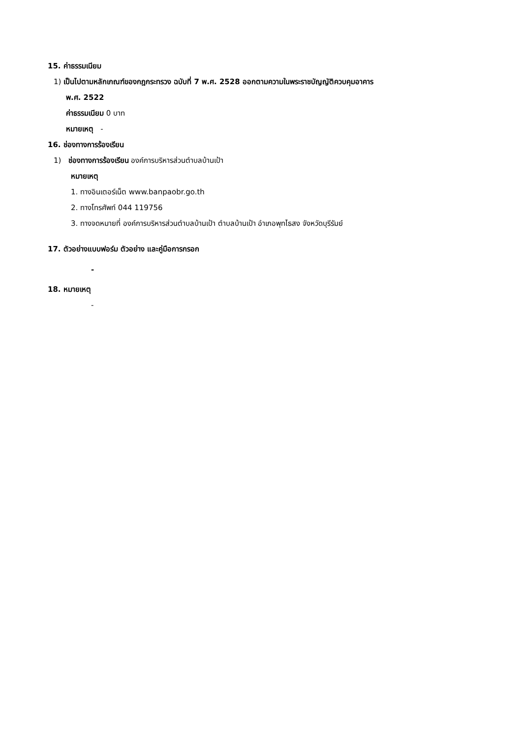15. ค่าธรรมเนียม
1) เป็นไปตามหลักเกณฑ์ของกฎกระทรวง ฉบับที่ 7 พ.ศ. 2528 ออกตามความในพระราชบัญญัติควบคุมอาคาร
พ.ศ. 2522
ค่าธรรมเนียม 0 บาท
หมายเหตุ -
16. ช่องทางการร้องเรียน
1) ช่องทางการร้องเรียน องค์การบริหารส่วนตำบลบ้านเป้า
หมายเหตุ
1. ทางอินเตอร์เน็ต www.banpaobr.go.th
2. ทางโทรศัพท์ 044 119756
3. ทางจดหมายที่ องค์การบริหารส่วนตำบลบ้านเป้า ตำบลบ้านเป้า อำเภอพุทไธสง จังหวัดบุรีรัมย์
17. ตัวอย่างแบบฟอร์ม ตัวอย่าง และคู่มือการกรอก
-
18. หมายเหตุ
-